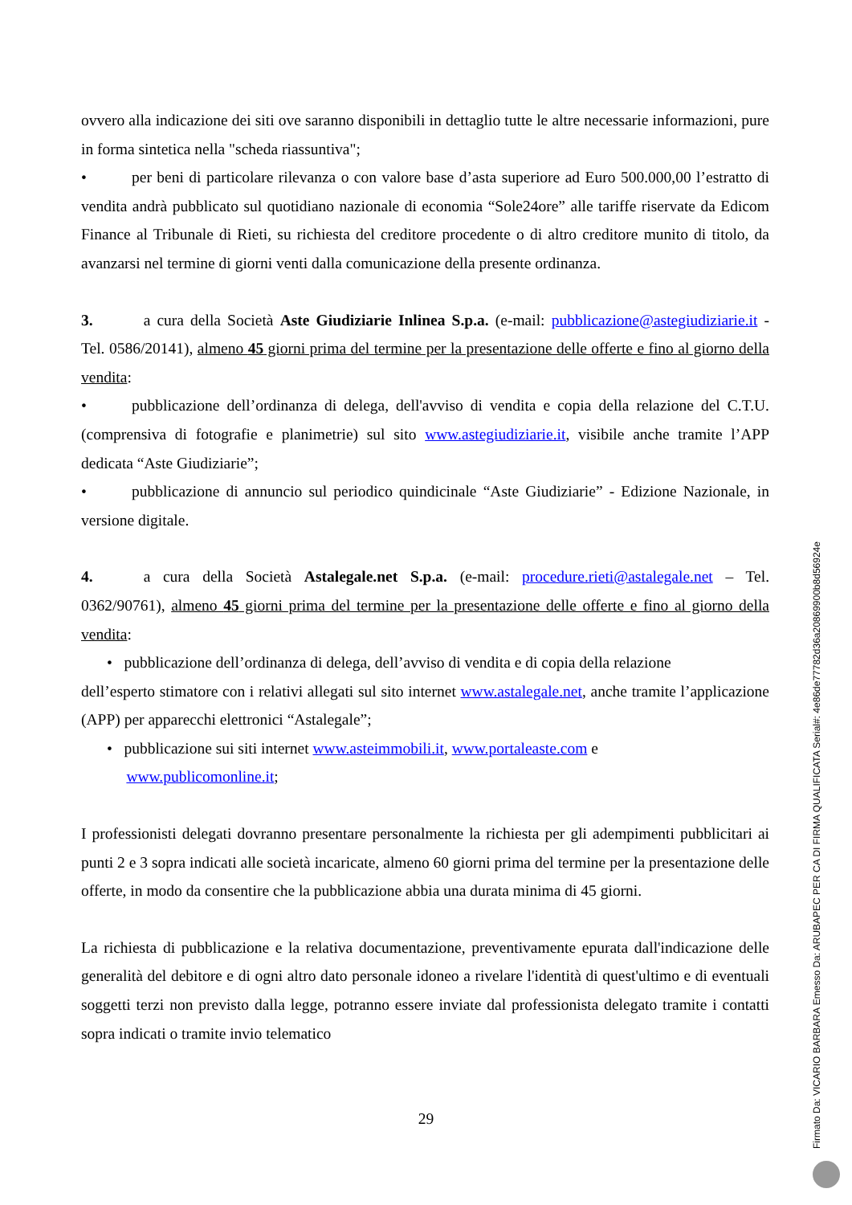ovvero alla indicazione dei siti ove saranno disponibili in dettaglio tutte le altre necessarie informazioni, pure in forma sintetica nella "scheda riassuntiva";
• per beni di particolare rilevanza o con valore base d’asta superiore ad Euro 500.000,00 l’estratto di vendita andrà pubblicato sul quotidiano nazionale di economia “Sole24ore” alle tariffe riservate da Edicom Finance al Tribunale di Rieti, su richiesta del creditore procedente o di altro creditore munito di titolo, da avanzarsi nel termine di giorni venti dalla comunicazione della presente ordinanza.
3. a cura della Società Aste Giudiziarie Inlinea S.p.a. (e-mail: pubblicazione@astegiudiziarie.it - Tel. 0586/20141), almeno 45 giorni prima del termine per la presentazione delle offerte e fino al giorno della vendita:
• pubblicazione dell’ordinanza di delega, dell'avviso di vendita e copia della relazione del C.T.U. (comprensiva di fotografie e planimetrie) sul sito www.astegiudiziarie.it, visibile anche tramite l’APP dedicata “Aste Giudiziarie”;
• pubblicazione di annuncio sul periodico quindicinale “Aste Giudiziarie” - Edizione Nazionale, in versione digitale.
4. a cura della Società Astalegale.net S.p.a. (e-mail: procedure.rieti@astalegale.net – Tel. 0362/90761), almeno 45 giorni prima del termine per la presentazione delle offerte e fino al giorno della vendita:
• pubblicazione dell’ordinanza di delega, dell’avviso di vendita e di copia della relazione
dell’esperto stimatore con i relativi allegati sul sito internet www.astalegale.net, anche tramite l’applicazione (APP) per apparecchi elettronici “Astalegale”;
• pubblicazione sui siti internet www.asteimmobili.it, www.portaleaste.com e
www.publicomonline.it;
I professionisti delegati dovranno presentare personalmente la richiesta per gli adempimenti pubblicitari ai punti 2 e 3 sopra indicati alle società incaricate, almeno 60 giorni prima del termine per la presentazione delle offerte, in modo da consentire che la pubblicazione abbia una durata minima di 45 giorni.
La richiesta di pubblicazione e la relativa documentazione, preventivamente epurata dall'indicazione delle generalità del debitore e di ogni altro dato personale idoneo a rivelare l'identità di quest'ultimo e di eventuali soggetti terzi non previsto dalla legge, potranno essere inviate dal professionista delegato tramite i contatti sopra indicati o tramite invio telematico
29
Firmato Da: VICARIO BARBARA Emesso Da: ARUBAPEC PER CA DI FIRMA QUALIFICATA Serial#: 4e86de77782d36a20869900b8d56924e